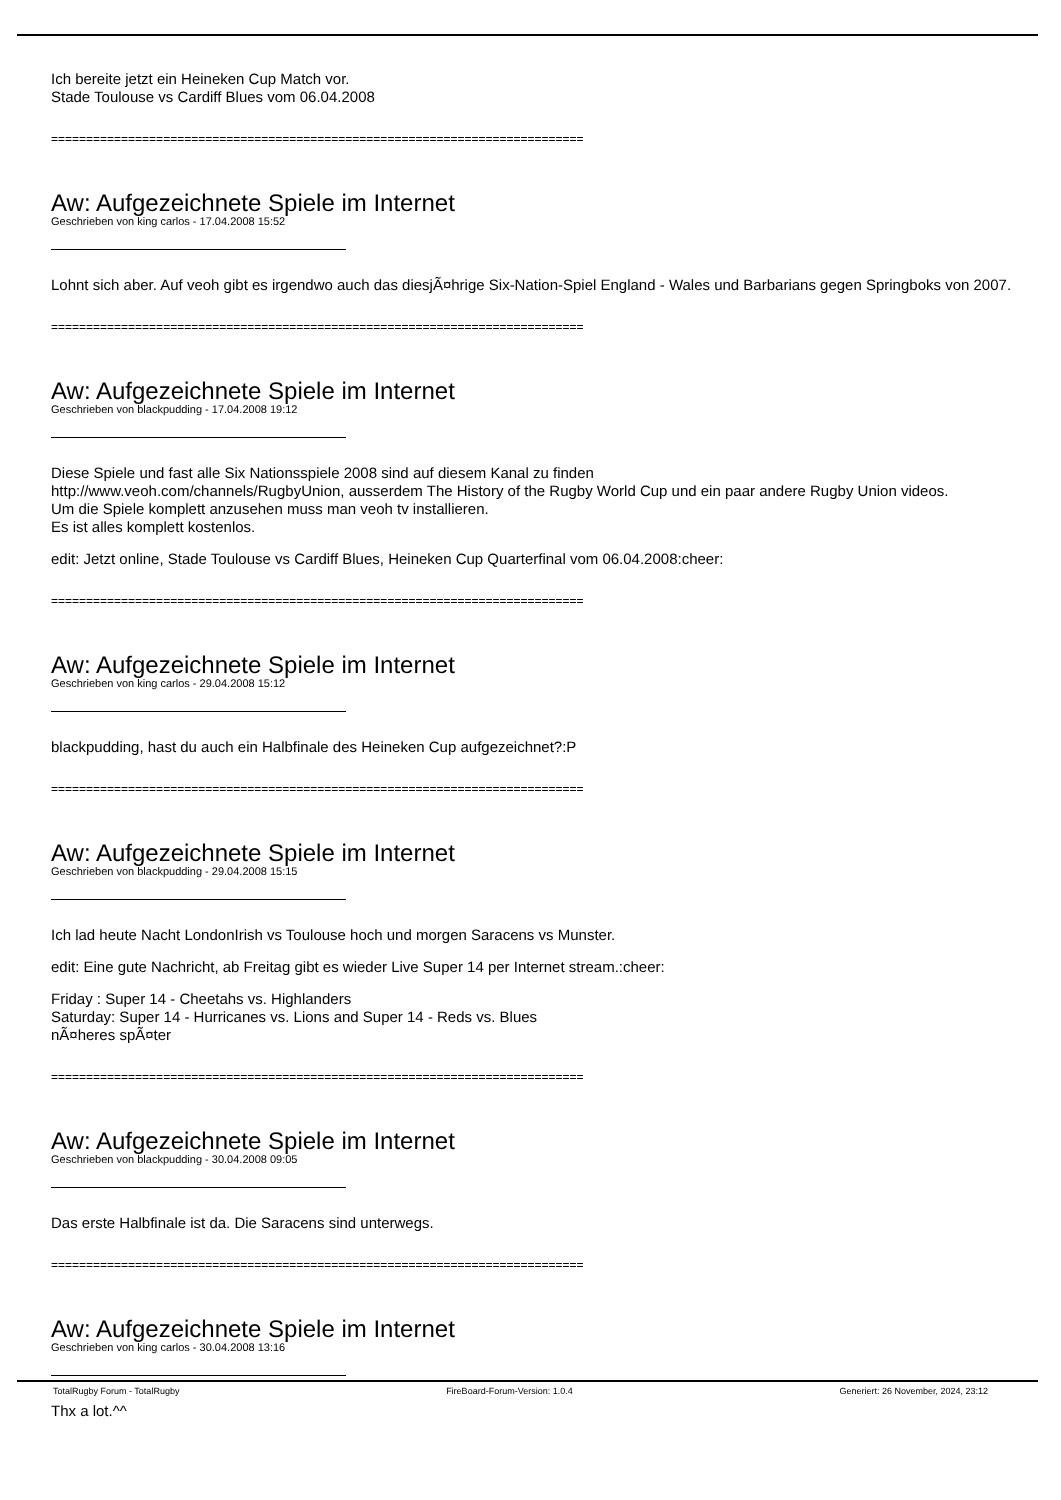Ich bereite jetzt ein Heineken Cup Match vor.
Stade Toulouse vs Cardiff Blues vom 06.04.2008
============================================================================
Aw: Aufgezeichnete Spiele im Internet
Geschrieben von king carlos - 17.04.2008 15:52
Lohnt sich aber. Auf veoh gibt es irgendwo auch das diesjÃ¤hrige Six-Nation-Spiel England - Wales und Barbarians gegen Springboks von 2007.
============================================================================
Aw: Aufgezeichnete Spiele im Internet
Geschrieben von blackpudding - 17.04.2008 19:12
Diese Spiele und fast alle Six Nationsspiele 2008 sind auf diesem Kanal zu finden
http://www.veoh.com/channels/RugbyUnion, ausserdem The History of the Rugby World Cup und ein paar andere Rugby Union videos.
Um die Spiele komplett anzusehen muss man veoh tv installieren.
Es ist alles komplett kostenlos.
edit: Jetzt online, Stade Toulouse vs Cardiff Blues, Heineken Cup Quarterfinal vom 06.04.2008:cheer:
============================================================================
Aw: Aufgezeichnete Spiele im Internet
Geschrieben von king carlos - 29.04.2008 15:12
blackpudding, hast du auch ein Halbfinale des Heineken Cup aufgezeichnet?:P
============================================================================
Aw: Aufgezeichnete Spiele im Internet
Geschrieben von blackpudding - 29.04.2008 15:15
Ich lad heute Nacht LondonIrish vs Toulouse hoch und morgen Saracens vs Munster.
edit: Eine gute Nachricht, ab Freitag gibt es wieder Live Super 14 per Internet stream.:cheer:
Friday : Super 14 - Cheetahs vs. Highlanders
Saturday: Super 14 - Hurricanes vs. Lions and Super 14 - Reds vs. Blues
nÃ¤heres spÃ¤ter
============================================================================
Aw: Aufgezeichnete Spiele im Internet
Geschrieben von blackpudding - 30.04.2008 09:05
Das erste Halbfinale ist da. Die Saracens sind unterwegs.
============================================================================
Aw: Aufgezeichnete Spiele im Internet
Geschrieben von king carlos - 30.04.2008 13:16
Thx a lot.^^
TotalRugby Forum - TotalRugby FireBoard-Forum-Version: 1.0.4 Generiert: 26 November, 2024, 23:12